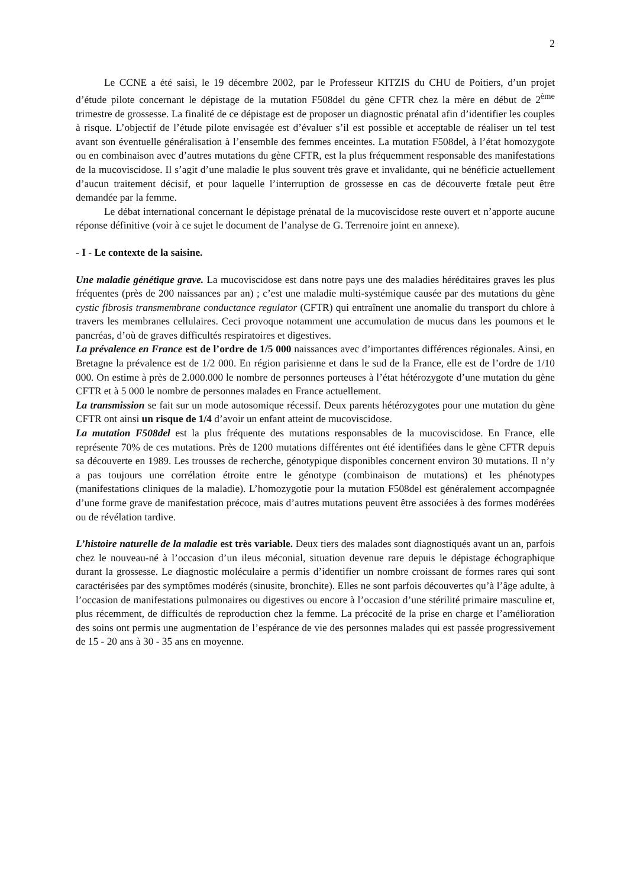2
Le CCNE a été saisi, le 19 décembre 2002, par le Professeur KITZIS du CHU de Poitiers, d’un projet d’étude pilote concernant le dépistage de la mutation F508del du gène CFTR chez la mère en début de 2<sup>ème</sup> trimestre de grossesse. La finalité de ce dépistage est de proposer un diagnostic prénatal afin d’identifier les couples à risque. L’objectif de l’étude pilote envisagée est d’évaluer s’il est possible et acceptable de réaliser un tel test avant son éventuelle généralisation à l’ensemble des femmes enceintes. La mutation F508del, à l’état homozygote ou en combinaison avec d’autres mutations du gène CFTR, est la plus fréquemment responsable des manifestations de la mucoviscidose. Il s’agit d’une maladie le plus souvent très grave et invalidante, qui ne bénéficie actuellement d’aucun traitement décisif, et pour laquelle l’interruption de grossesse en cas de découverte fœtale peut être demandée par la femme.
Le débat international concernant le dépistage prénatal de la mucoviscidose reste ouvert et n’apporte aucune réponse définitive (voir à ce sujet le document de l’analyse de G. Terrenoire joint en annexe).
- I - Le contexte de la saisine.
Une maladie génétique grave. La mucoviscidose est dans notre pays une des maladies héréditaires graves les plus fréquentes (près de 200 naissances par an) ; c’est une maladie multi-systémique causée par des mutations du gène cystic fibrosis transmembrane conductance regulator (CFTR) qui entraînent une anomalie du transport du chlore à travers les membranes cellulaires. Ceci provoque notamment une accumulation de mucus dans les poumons et le pancréas, d’où de graves difficultés respiratoires et digestives.
La prévalence en France est de l’ordre de 1/5 000 naissances avec d’importantes différences régionales. Ainsi, en Bretagne la prévalence est de 1/2 000. En région parisienne et dans le sud de la France, elle est de l’ordre de 1/10 000. On estime à près de 2.000.000 le nombre de personnes porteuses à l’état hétérozygote d’une mutation du gène CFTR et à 5 000 le nombre de personnes malades en France actuellement.
La transmission se fait sur un mode autosomique récessif. Deux parents hétérozygotes pour une mutation du gène CFTR ont ainsi un risque de 1/4 d’avoir un enfant atteint de mucoviscidose.
La mutation F508del est la plus fréquente des mutations responsables de la mucoviscidose. En France, elle représente 70% de ces mutations. Près de 1200 mutations différentes ont été identifiées dans le gène CFTR depuis sa découverte en 1989. Les trousses de recherche, génotypique disponibles concernent environ 30 mutations. Il n’y a pas toujours une corrélation étroite entre le génotype (combinaison de mutations) et les phénotypes (manifestations cliniques de la maladie). L’homozygotie pour la mutation F508del est généralement accompagnée d’une forme grave de manifestation précoce, mais d’autres mutations peuvent être associées à des formes modérées ou de révélation tardive.
L’histoire naturelle de la maladie est très variable. Deux tiers des malades sont diagnostiqués avant un an, parfois chez le nouveau-né à l’occasion d’un ileus méconial, situation devenue rare depuis le dépistage échographique durant la grossesse. Le diagnostic moléculaire a permis d’identifier un nombre croissant de formes rares qui sont caractérisées par des symptômes modérés (sinusite, bronchite). Elles ne sont parfois découvertes qu’à l’âge adulte, à l’occasion de manifestations pulmonaires ou digestives ou encore à l’occasion d’une stérilité primaire masculine et, plus récemment, de difficultés de reproduction chez la femme. La précocité de la prise en charge et l’amélioration des soins ont permis une augmentation de l’espérance de vie des personnes malades qui est passée progressivement de 15 - 20 ans à 30 - 35 ans en moyenne.